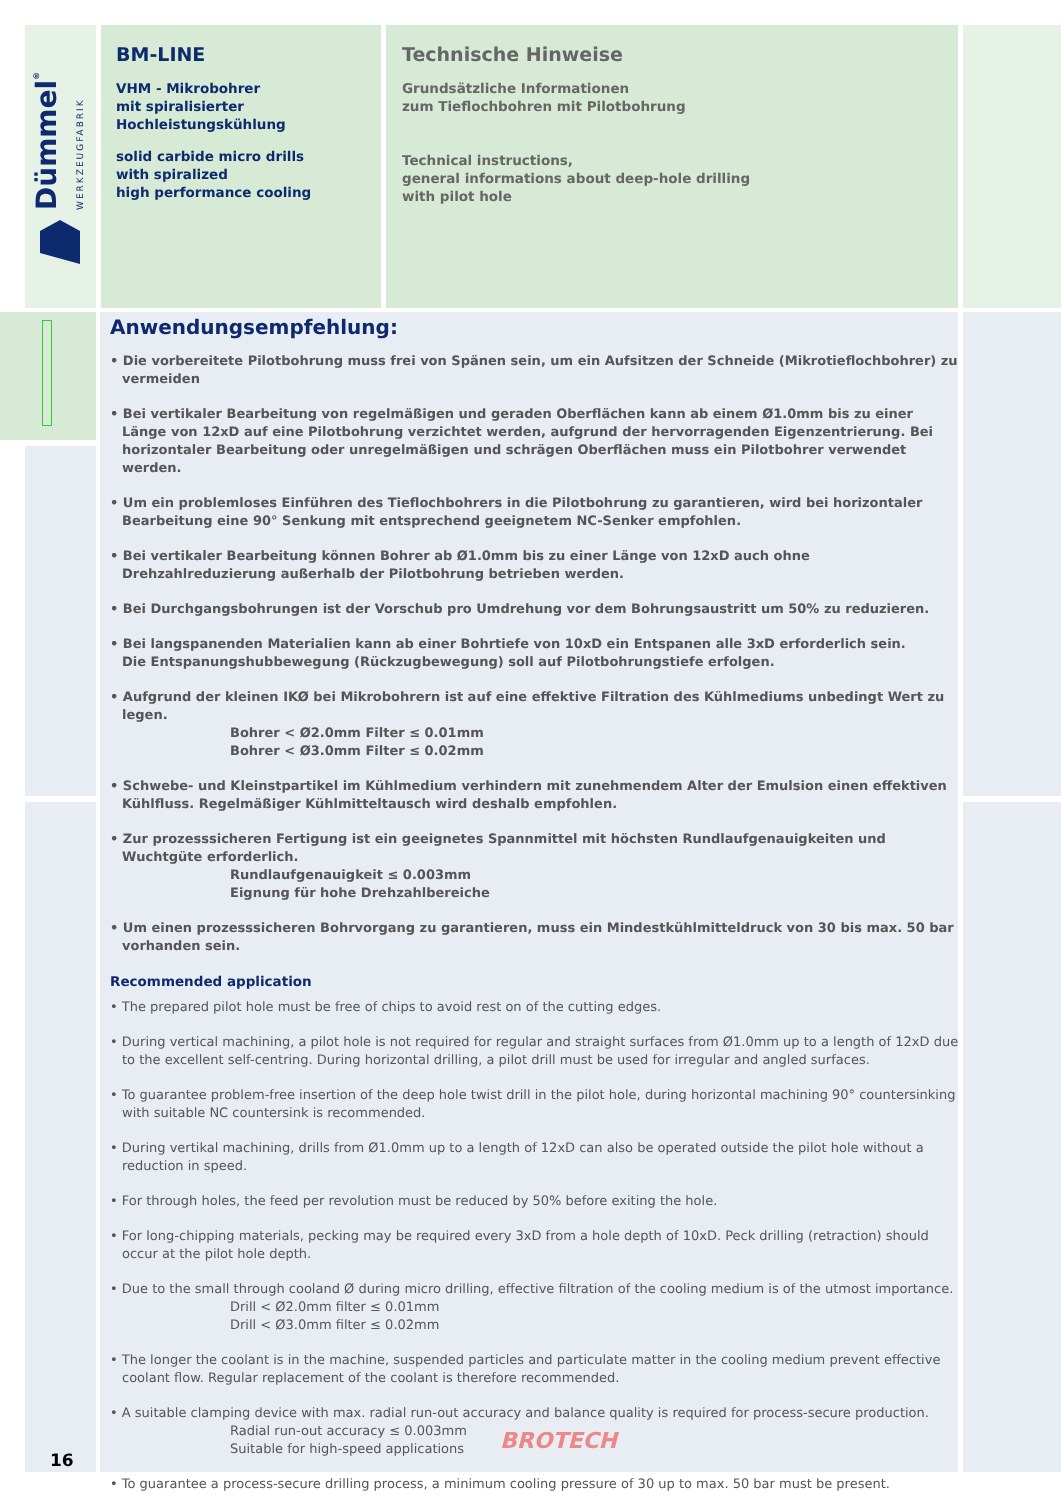Dümmel<sup>®</sup> WERKZEUGFABRIK
BM-LINE
VHM - Mikrobohrer
mit spiralisierter
Hochleistungskühlung
solid carbide micro drills
with spiralized
high performance cooling
Technische Hinweise
Grundsätzliche Informationen
zum Tieflochbohren mit Pilotbohrung
Technical instructions,
general informations about deep-hole drilling
with pilot hole
Anwendungsempfehlung:
• Die vorbereitete Pilotbohrung muss frei von Spänen sein, um ein Aufsitzen der Schneide (Mikrotieflochbohrer) zu vermeiden
• Bei vertikaler Bearbeitung von regelmäßigen und geraden Oberflächen kann ab einem Ø1.0mm bis zu einer Länge von 12xD auf eine Pilotbohrung verzichtet werden, aufgrund der hervorragenden Eigenzentrierung. Bei horizontaler Bearbeitung oder unregelmäßigen und schrägen Oberflächen muss ein Pilotbohrer verwendet werden.
• Um ein problemloses Einführen des Tieflochbohrers in die Pilotbohrung zu garantieren, wird bei horizontaler Bearbeitung eine 90° Senkung mit entsprechend geeignetem NC-Senker empfohlen.
• Bei vertikaler Bearbeitung können Bohrer ab Ø1.0mm bis zu einer Länge von 12xD auch ohne Drehzahlreduzierung außerhalb der Pilotbohrung betrieben werden.
• Bei Durchgangsbohrungen ist der Vorschub pro Umdrehung vor dem Bohrungsaustritt um 50% zu reduzieren.
• Bei langspanenden Materialien kann ab einer Bohrtiefe von 10xD ein Entspanen alle 3xD erforderlich sein.
Die Entspanungshubbewegung (Rückzugbewegung) soll auf Pilotbohrungstiefe erfolgen.
• Aufgrund der kleinen IKØ bei Mikrobohrern ist auf eine effektive Filtration des Kühlmediums unbedingt Wert zu legen.
Bohrer < Ø2.0mm Filter ≤ 0.01mm
Bohrer < Ø3.0mm Filter ≤ 0.02mm
• Schwebe- und Kleinstpartikel im Kühlmedium verhindern mit zunehmendem Alter der Emulsion einen effektiven Kühlfluss. Regelmäßiger Kühlmitteltausch wird deshalb empfohlen.
• Zur prozesssicheren Fertigung ist ein geeignetes Spannmittel mit höchsten Rundlaufgenauigkeiten und Wuchtgüte erforderlich.
Rundlaufgenauigkeit ≤ 0.003mm
Eignung für hohe Drehzahlbereiche
• Um einen prozesssicheren Bohrvorgang zu garantieren, muss ein Mindestkühlmitteldruck von 30 bis max. 50 bar vorhanden sein.
Recommended application
• The prepared pilot hole must be free of chips to avoid rest on of the cutting edges.
• During vertical machining, a pilot hole is not required for regular and straight surfaces from Ø1.0mm up to a length of 12xD due to the excellent self-centring. During horizontal drilling, a pilot drill must be used for irregular and angled surfaces.
• To guarantee problem-free insertion of the deep hole twist drill in the pilot hole, during horizontal machining 90° countersinking with suitable NC countersink is recommended.
• During vertikal machining, drills from Ø1.0mm up to a length of 12xD can also be operated outside the pilot hole without a reduction in speed.
• For through holes, the feed per revolution must be reduced by 50% before exiting the hole.
• For long-chipping materials, pecking may be required every 3xD from a hole depth of 10xD. Peck drilling (retraction) should occur at the pilot hole depth.
• Due to the small through cooland Ø during micro drilling, effective filtration of the cooling medium is of the utmost importance.
Drill < Ø2.0mm filter ≤ 0.01mm
Drill < Ø3.0mm filter ≤ 0.02mm
• The longer the coolant is in the machine, suspended particles and particulate matter in the cooling medium prevent effective coolant flow. Regular replacement of the coolant is therefore recommended.
• A suitable clamping device with max. radial run-out accuracy and balance quality is required for process-secure production.
Radial run-out accuracy ≤ 0.003mm
Suitable for high-speed applications
• To guarantee a process-secure drilling process, a minimum cooling pressure of 30 up to max. 50 bar must be present.
BROTECH
16